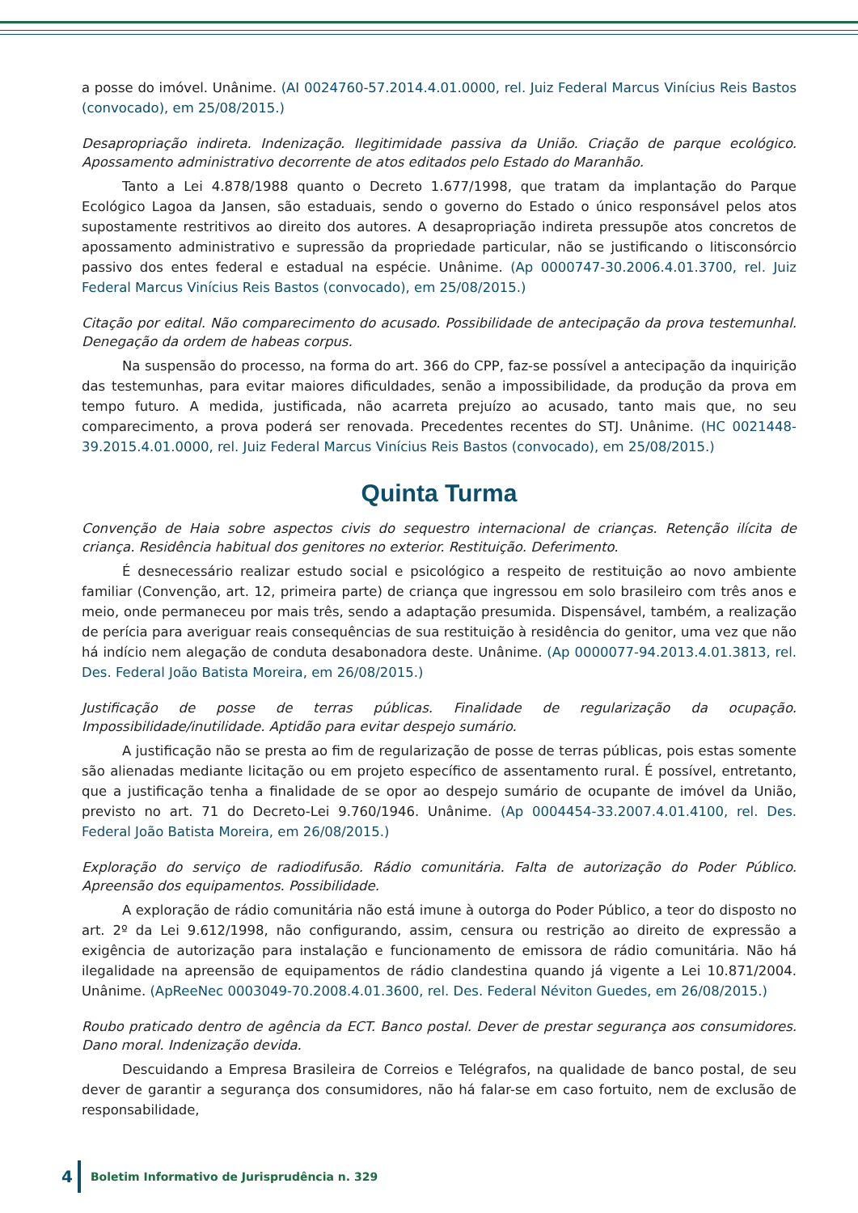a posse do imóvel. Unânime. (AI 0024760-57.2014.4.01.0000, rel. Juiz Federal Marcus Vinícius Reis Bastos (convocado), em 25/08/2015.)
Desapropriação indireta. Indenização. Ilegitimidade passiva da União. Criação de parque ecológico. Apossamento administrativo decorrente de atos editados pelo Estado do Maranhão.
Tanto a Lei 4.878/1988 quanto o Decreto 1.677/1998, que tratam da implantação do Parque Ecológico Lagoa da Jansen, são estaduais, sendo o governo do Estado o único responsável pelos atos supostamente restritivos ao direito dos autores. A desapropriação indireta pressupõe atos concretos de apossamento administrativo e supressão da propriedade particular, não se justificando o litisconsórcio passivo dos entes federal e estadual na espécie. Unânime. (Ap 0000747-30.2006.4.01.3700, rel. Juiz Federal Marcus Vinícius Reis Bastos (convocado), em 25/08/2015.)
Citação por edital. Não comparecimento do acusado. Possibilidade de antecipação da prova testemunhal. Denegação da ordem de habeas corpus.
Na suspensão do processo, na forma do art. 366 do CPP, faz-se possível a antecipação da inquirição das testemunhas, para evitar maiores dificuldades, senão a impossibilidade, da produção da prova em tempo futuro. A medida, justificada, não acarreta prejuízo ao acusado, tanto mais que, no seu comparecimento, a prova poderá ser renovada. Precedentes recentes do STJ. Unânime. (HC 0021448-39.2015.4.01.0000, rel. Juiz Federal Marcus Vinícius Reis Bastos (convocado), em 25/08/2015.)
Quinta Turma
Convenção de Haia sobre aspectos civis do sequestro internacional de crianças. Retenção ilícita de criança. Residência habitual dos genitores no exterior. Restituição. Deferimento.
É desnecessário realizar estudo social e psicológico a respeito de restituição ao novo ambiente familiar (Convenção, art. 12, primeira parte) de criança que ingressou em solo brasileiro com três anos e meio, onde permaneceu por mais três, sendo a adaptação presumida. Dispensável, também, a realização de perícia para averiguar reais consequências de sua restituição à residência do genitor, uma vez que não há indício nem alegação de conduta desabonadora deste. Unânime. (Ap 0000077-94.2013.4.01.3813, rel. Des. Federal João Batista Moreira, em 26/08/2015.)
Justificação de posse de terras públicas. Finalidade de regularização da ocupação. Impossibilidade/inutilidade. Aptidão para evitar despejo sumário.
A justificação não se presta ao fim de regularização de posse de terras públicas, pois estas somente são alienadas mediante licitação ou em projeto específico de assentamento rural. É possível, entretanto, que a justificação tenha a finalidade de se opor ao despejo sumário de ocupante de imóvel da União, previsto no art. 71 do Decreto-Lei 9.760/1946. Unânime. (Ap 0004454-33.2007.4.01.4100, rel. Des. Federal João Batista Moreira, em 26/08/2015.)
Exploração do serviço de radiodifusão. Rádio comunitária. Falta de autorização do Poder Público. Apreensão dos equipamentos. Possibilidade.
A exploração de rádio comunitária não está imune à outorga do Poder Público, a teor do disposto no art. 2º da Lei 9.612/1998, não configurando, assim, censura ou restrição ao direito de expressão a exigência de autorização para instalação e funcionamento de emissora de rádio comunitária. Não há ilegalidade na apreensão de equipamentos de rádio clandestina quando já vigente a Lei 10.871/2004. Unânime. (ApReeNec 0003049-70.2008.4.01.3600, rel. Des. Federal Néviton Guedes, em 26/08/2015.)
Roubo praticado dentro de agência da ECT. Banco postal. Dever de prestar segurança aos consumidores. Dano moral. Indenização devida.
Descuidando a Empresa Brasileira de Correios e Telégrafos, na qualidade de banco postal, de seu dever de garantir a segurança dos consumidores, não há falar-se em caso fortuito, nem de exclusão de responsabilidade,
4 Boletim Informativo de Jurisprudência n. 329